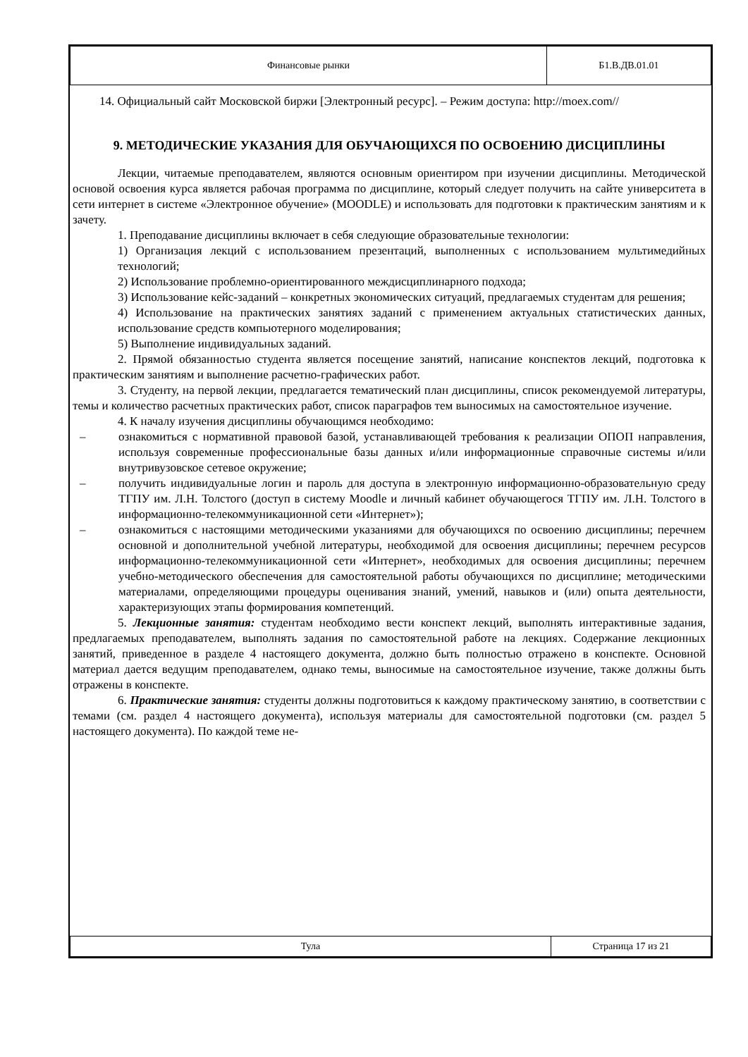| Финансовые рынки | Б1.В.ДВ.01.01 |
14. Официальный сайт Московской биржи [Электронный ресурс]. – Режим доступа: http://moex.com//
9. МЕТОДИЧЕСКИЕ УКАЗАНИЯ ДЛЯ ОБУЧАЮЩИХСЯ ПО ОСВОЕНИЮ ДИСЦИПЛИНЫ
Лекции, читаемые преподавателем, являются основным ориентиром при изучении дисциплины. Методической основой освоения курса является рабочая программа по дисциплине, который следует получить на сайте университета в сети интернет в системе «Электронное обучение» (MOODLE) и использовать для подготовки к практическим занятиям и к зачету.
1. Преподавание дисциплины включает в себя следующие образовательные технологии:
1) Организация лекций с использованием презентаций, выполненных с использованием мультимедийных технологий;
2) Использование проблемно-ориентированного междисциплинарного подхода;
3) Использование кейс-заданий – конкретных экономических ситуаций, предлагаемых студентам для решения;
4) Использование на практических занятиях заданий с применением актуальных статистических данных, использование средств компьютерного моделирования;
5) Выполнение индивидуальных заданий.
2. Прямой обязанностью студента является посещение занятий, написание конспектов лекций, подготовка к практическим занятиям и выполнение расчетно-графических работ.
3. Студенту, на первой лекции, предлагается тематический план дисциплины, список рекомендуемой литературы, темы и количество расчетных практических работ, список параграфов тем выносимых на самостоятельное изучение.
4. К началу изучения дисциплины обучающимся необходимо:
– ознакомиться с нормативной правовой базой, устанавливающей требования к реализации ОПОП направления, используя современные профессиональные базы данных и/или информационные справочные системы и/или внутривузовское сетевое окружение;
– получить индивидуальные логин и пароль для доступа в электронную информационно-образовательную среду ТГПУ им. Л.Н. Толстого (доступ в систему Moodle и личный кабинет обучающегося ТГПУ им. Л.Н. Толстого в информационно-телекоммуникационной сети «Интернет»);
– ознакомиться с настоящими методическими указаниями для обучающихся по освоению дисциплины; перечнем основной и дополнительной учебной литературы, необходимой для освоения дисциплины; перечнем ресурсов информационно-телекоммуникационной сети «Интернет», необходимых для освоения дисциплины; перечнем учебно-методического обеспечения для самостоятельной работы обучающихся по дисциплине; методическими материалами, определяющими процедуры оценивания знаний, умений, навыков и (или) опыта деятельности, характеризующих этапы формирования компетенций.
5. Лекционные занятия: студентам необходимо вести конспект лекций, выполнять интерактивные задания, предлагаемых преподавателем, выполнять задания по самостоятельной работе на лекциях. Содержание лекционных занятий, приведенное в разделе 4 настоящего документа, должно быть полностью отражено в конспекте. Основной материал дается ведущим преподавателем, однако темы, выносимые на самостоятельное изучение, также должны быть отражены в конспекте.
6. Практические занятия: студенты должны подготовиться к каждому практическому занятию, в соответствии с темами (см. раздел 4 настоящего документа), используя материалы для самостоятельной подготовки (см. раздел 5 настоящего документа). По каждой теме не-
| Тула | Страница 17 из 21 |